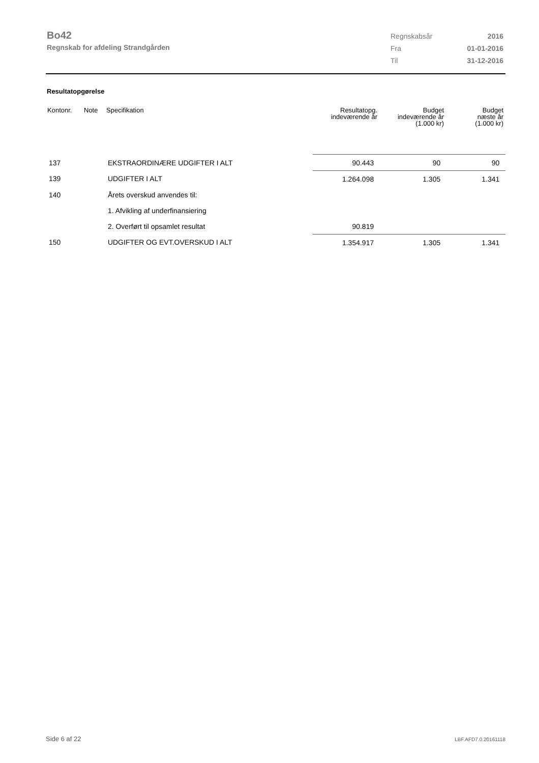Bo42
Regnskab for afdeling Strandgården
| Regnskabsår | 2016 |
| Fra | 01-01-2016 |
| Til | 31-12-2016 |
Resultatopgørelse
| Kontonr. | Note | Specifikation | Resultatopg. indeværende år | Budget indeværende år (1.000 kr) | Budget næste år (1.000 kr) |
| --- | --- | --- | --- | --- | --- |
| 137 | | EKSTRAORDINÆRE UDGIFTER I ALT | 90.443 | 90 | 90 |
| 139 | | UDGIFTER I ALT | 1.264.098 | 1.305 | 1.341 |
| 140 | | Årets overskud anvendes til: | | | |
| | | 1. Afvikling af underfinansiering | | | |
| | | 2. Overført til opsamlet resultat | 90.819 | | |
| 150 | | UDGIFTER OG EVT.OVERSKUD I ALT | 1.354.917 | 1.305 | 1.341 |
Side 6 af 22 LBF.AFD7.0.20161118